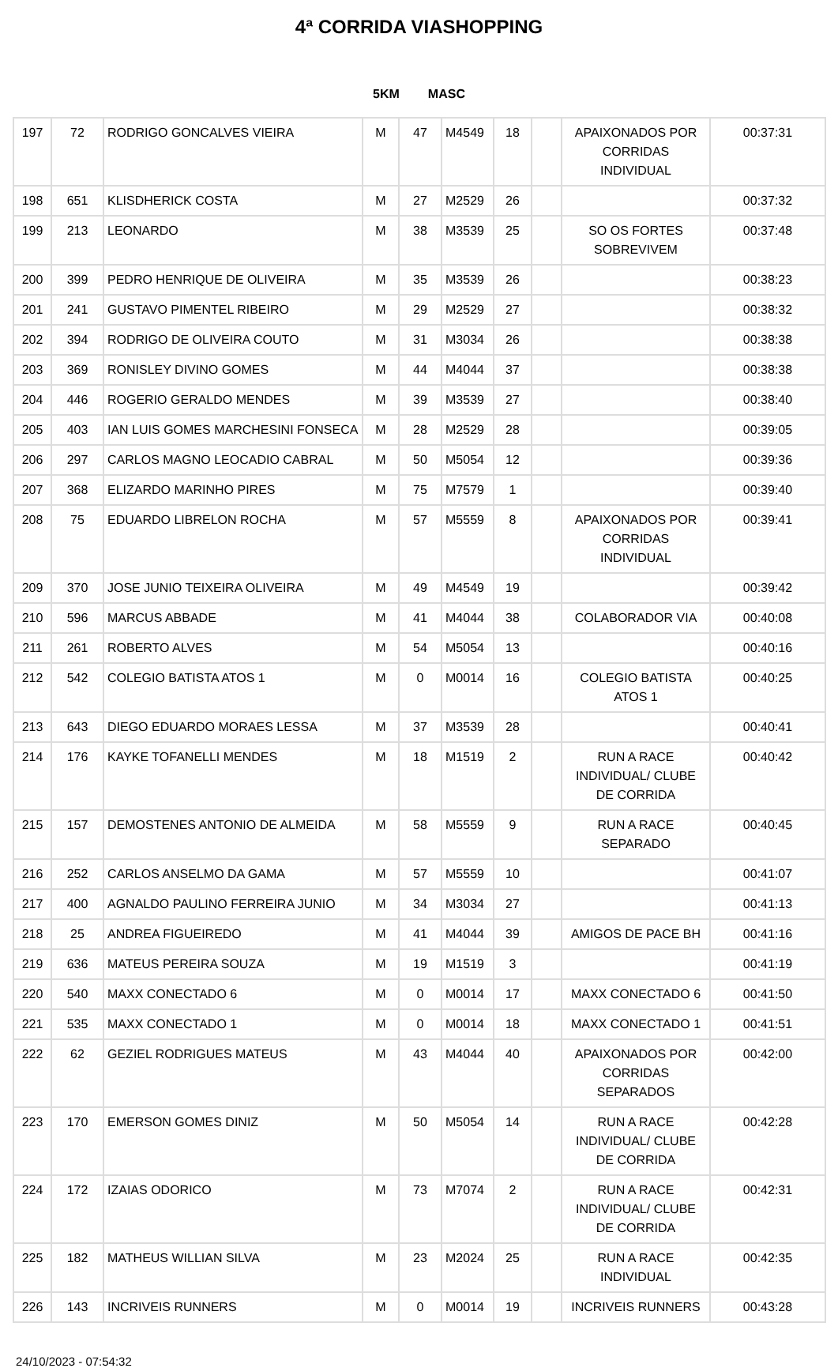4ª CORRIDA VIASHOPPING
5KM MASC
| 197 | 72 | RODRIGO GONCALVES VIEIRA | M | 47 | M4549 | 18 | | APAIXONADOS POR CORRIDAS INDIVIDUAL | 00:37:31 |
| 198 | 651 | KLISDHERICK COSTA | M | 27 | M2529 | 26 | | | 00:37:32 |
| 199 | 213 | LEONARDO | M | 38 | M3539 | 25 | | SO OS FORTES SOBREVIVEM | 00:37:48 |
| 200 | 399 | PEDRO HENRIQUE DE OLIVEIRA | M | 35 | M3539 | 26 | | | 00:38:23 |
| 201 | 241 | GUSTAVO PIMENTEL RIBEIRO | M | 29 | M2529 | 27 | | | 00:38:32 |
| 202 | 394 | RODRIGO DE OLIVEIRA COUTO | M | 31 | M3034 | 26 | | | 00:38:38 |
| 203 | 369 | RONISLEY DIVINO GOMES | M | 44 | M4044 | 37 | | | 00:38:38 |
| 204 | 446 | ROGERIO GERALDO MENDES | M | 39 | M3539 | 27 | | | 00:38:40 |
| 205 | 403 | IAN LUIS GOMES MARCHESINI FONSECA | M | 28 | M2529 | 28 | | | 00:39:05 |
| 206 | 297 | CARLOS MAGNO LEOCADIO CABRAL | M | 50 | M5054 | 12 | | | 00:39:36 |
| 207 | 368 | ELIZARDO MARINHO PIRES | M | 75 | M7579 | 1 | | | 00:39:40 |
| 208 | 75 | EDUARDO LIBRELON ROCHA | M | 57 | M5559 | 8 | | APAIXONADOS POR CORRIDAS INDIVIDUAL | 00:39:41 |
| 209 | 370 | JOSE JUNIO TEIXEIRA OLIVEIRA | M | 49 | M4549 | 19 | | | 00:39:42 |
| 210 | 596 | MARCUS ABBADE | M | 41 | M4044 | 38 | | COLABORADOR VIA | 00:40:08 |
| 211 | 261 | ROBERTO ALVES | M | 54 | M5054 | 13 | | | 00:40:16 |
| 212 | 542 | COLEGIO BATISTA ATOS 1 | M | 0 | M0014 | 16 | | COLEGIO BATISTA ATOS 1 | 00:40:25 |
| 213 | 643 | DIEGO EDUARDO MORAES LESSA | M | 37 | M3539 | 28 | | | 00:40:41 |
| 214 | 176 | KAYKE TOFANELLI MENDES | M | 18 | M1519 | 2 | | RUN A RACE INDIVIDUAL/ CLUBE DE CORRIDA | 00:40:42 |
| 215 | 157 | DEMOSTENES ANTONIO DE ALMEIDA | M | 58 | M5559 | 9 | | RUN A RACE SEPARADO | 00:40:45 |
| 216 | 252 | CARLOS ANSELMO DA GAMA | M | 57 | M5559 | 10 | | | 00:41:07 |
| 217 | 400 | AGNALDO PAULINO FERREIRA JUNIO | M | 34 | M3034 | 27 | | | 00:41:13 |
| 218 | 25 | ANDREA FIGUEIREDO | M | 41 | M4044 | 39 | | AMIGOS DE PACE BH | 00:41:16 |
| 219 | 636 | MATEUS PEREIRA SOUZA | M | 19 | M1519 | 3 | | | 00:41:19 |
| 220 | 540 | MAXX CONECTADO 6 | M | 0 | M0014 | 17 | | MAXX CONECTADO 6 | 00:41:50 |
| 221 | 535 | MAXX CONECTADO 1 | M | 0 | M0014 | 18 | | MAXX CONECTADO 1 | 00:41:51 |
| 222 | 62 | GEZIEL RODRIGUES MATEUS | M | 43 | M4044 | 40 | | APAIXONADOS POR CORRIDAS SEPARADOS | 00:42:00 |
| 223 | 170 | EMERSON GOMES DINIZ | M | 50 | M5054 | 14 | | RUN A RACE INDIVIDUAL/ CLUBE DE CORRIDA | 00:42:28 |
| 224 | 172 | IZAIAS ODORICO | M | 73 | M7074 | 2 | | RUN A RACE INDIVIDUAL/ CLUBE DE CORRIDA | 00:42:31 |
| 225 | 182 | MATHEUS WILLIAN SILVA | M | 23 | M2024 | 25 | | RUN A RACE INDIVIDUAL | 00:42:35 |
| 226 | 143 | INCRIVEIS RUNNERS | M | 0 | M0014 | 19 | | INCRIVEIS RUNNERS | 00:43:28 |
24/10/2023 - 07:54:32